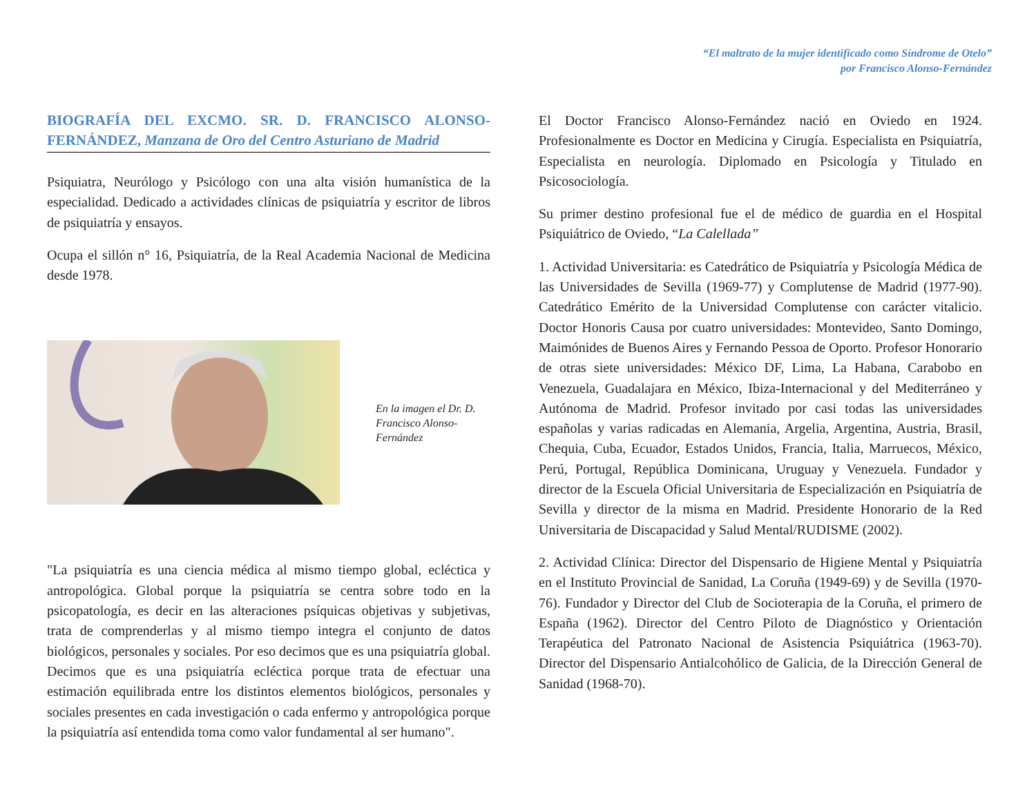“El maltrato de la mujer identificado como Síndrome de Otelo”
por Francisco Alonso-Fernández
BIOGRAFÍA DEL EXCMO. SR. D. FRANCISCO ALONSO-FERNÁNDEZ, Manzana de Oro del Centro Asturiano de Madrid
Psiquiatra, Neurólogo y Psicólogo con una alta visión humanística de la especialidad. Dedicado a actividades clínicas de psiquiatría y escritor de libros de psiquiatría y ensayos.
Ocupa el sillón n° 16, Psiquiatría, de la Real Academia Nacional de Medicina desde 1978.
En la imagen el Dr. D. Francisco Alonso-Fernández
"La psiquiatría es una ciencia médica al mismo tiempo global, ecléctica y antropológica. Global porque la psiquiatría se centra sobre todo en la psicopatología, es decir en las alteraciones psíquicas objetivas y subjetivas, trata de comprenderlas y al mismo tiempo integra el conjunto de datos biológicos, personales y sociales. Por eso decimos que es una psiquiatría global. Decimos que es una psiquiatría ecléctica porque trata de efectuar una estimación equilibrada entre los distintos elementos biológicos, personales y sociales presentes en cada investigación o cada enfermo y antropológica porque la psiquiatría así entendida toma como valor fundamental al ser humano".
El Doctor Francisco Alonso-Fernández nació en Oviedo en 1924. Profesionalmente es Doctor en Medicina y Cirugía. Especialista en Psiquiatría, Especialista en neurología. Diplomado en Psicología y Titulado en Psicosociología.
Su primer destino profesional fue el de médico de guardia en el Hospital Psiquiátrico de Oviedo, “La Calellada”
1. Actividad Universitaria: es Catedrático de Psiquiatría y Psicología Médica de las Universidades de Sevilla (1969-77) y Complutense de Madrid (1977-90). Catedrático Emérito de la Universidad Complutense con carácter vitalicio. Doctor Honoris Causa por cuatro universidades: Montevideo, Santo Domingo, Maimónides de Buenos Aires y Fernando Pessoa de Oporto. Profesor Honorario de otras siete universidades: México DF, Lima, La Habana, Carabobo en Venezuela, Guadalajara en México, Ibiza-Internacional y del Mediterráneo y Autónoma de Madrid. Profesor invitado por casi todas las universidades españolas y varias radicadas en Alemania, Argelia, Argentina, Austria, Brasil, Chequia, Cuba, Ecuador, Estados Unidos, Francia, Italia, Marruecos, México, Perú, Portugal, República Dominicana, Uruguay y Venezuela. Fundador y director de la Escuela Oficial Universitaria de Especialización en Psiquiatría de Sevilla y director de la misma en Madrid. Presidente Honorario de la Red Universitaria de Discapacidad y Salud Mental/RUDISME (2002).
2. Actividad Clínica: Director del Dispensario de Higiene Mental y Psiquiatría en el Instituto Provincial de Sanidad, La Coruña (1949-69) y de Sevilla (1970-76). Fundador y Director del Club de Socioterapia de la Coruña, el primero de España (1962). Director del Centro Piloto de Diagnóstico y Orientación Terapéutica del Patronato Nacional de Asistencia Psiquiátrica (1963-70). Director del Dispensario Antialcohólico de Galicia, de la Dirección General de Sanidad (1968-70).